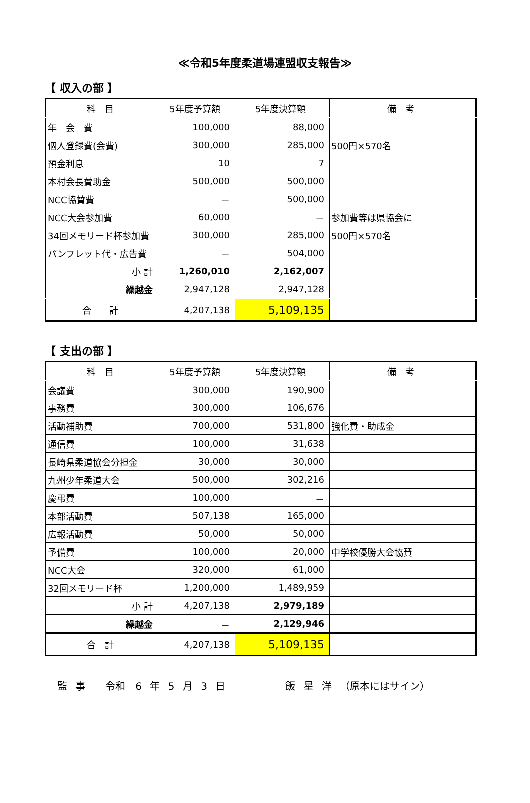≪令和5年度柔道場連盟収支報告≫
【 収入の部 】
| 科 目 | 5年度予算額 | 5年度決算額 | 備 考 |
| --- | --- | --- | --- |
| 年 会 費 | 100,000 | 88,000 | |
| 個人登録費(会費) | 300,000 | 285,000 | 500円×570名 |
| 預金利息 | 10 | 7 | |
| 本村会長賛助金 | 500,000 | 500,000 | |
| NCC協賛費 | － | 500,000 | |
| NCC大会参加費 | 60,000 | － | 参加費等は県協会に |
| 34回メモリード杯参加費 | 300,000 | 285,000 | 500円×570名 |
| パンフレット代・広告費 | － | 504,000 | |
| 小 計 | 1,260,010 | 2,162,007 | |
| 繰越金 | 2,947,128 | 2,947,128 | |
| 合 計 | 4,207,138 | 5,109,135 | |
【 支出の部 】
| 科 目 | 5年度予算額 | 5年度決算額 | 備 考 |
| --- | --- | --- | --- |
| 会議費 | 300,000 | 190,900 | |
| 事務費 | 300,000 | 106,676 | |
| 活動補助費 | 700,000 | 531,800 | 強化費・助成金 |
| 通信費 | 100,000 | 31,638 | |
| 長崎県柔道協会分担金 | 30,000 | 30,000 | |
| 九州少年柔道大会 | 500,000 | 302,216 | |
| 慶弔費 | 100,000 | － | |
| 本部活動費 | 507,138 | 165,000 | |
| 広報活動費 | 50,000 | 50,000 | |
| 予備費 | 100,000 | 20,000 | 中学校優勝大会協賛 |
| NCC大会 | 320,000 | 61,000 | |
| 32回メモリード杯 | 1,200,000 | 1,489,959 | |
| 小 計 | 4,207,138 | 2,979,189 | |
| 繰越金 | － | 2,129,946 | |
| 合 計 | 4,207,138 | 5,109,135 | |
監 事　　令和　6 年 5 月 3 日　　　　　　飯 星 洋 （原本にはサイン）